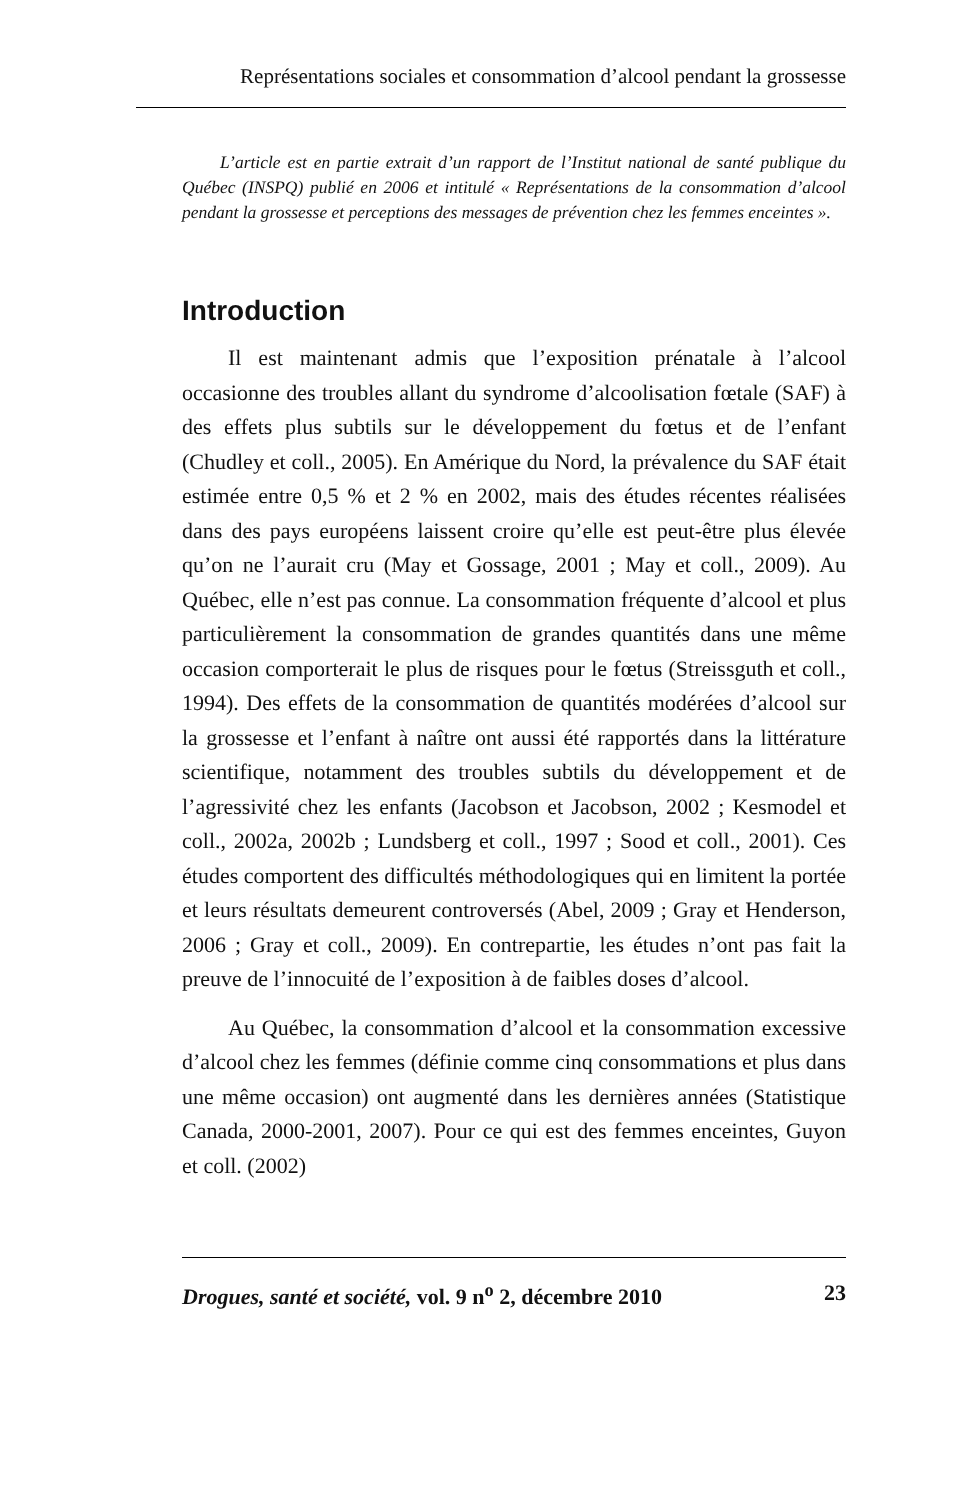Représentations sociales et consommation d’alcool pendant la grossesse
L’article est en partie extrait d’un rapport de l’Institut national de santé publique du Québec (INSPQ) publié en 2006 et intitulé « Représentations de la consommation d’alcool pendant la grossesse et perceptions des messages de prévention chez les femmes enceintes ».
Introduction
Il est maintenant admis que l’exposition prénatale à l’alcool occasionne des troubles allant du syndrome d’alcoolisation fœtale (SAF) à des effets plus subtils sur le développement du fœtus et de l’enfant (Chudley et coll., 2005). En Amérique du Nord, la prévalence du SAF était estimée entre 0,5 % et 2 % en 2002, mais des études récentes réalisées dans des pays européens laissent croire qu’elle est peut-être plus élevée qu’on ne l’aurait cru (May et Gossage, 2001 ; May et coll., 2009). Au Québec, elle n’est pas connue. La consommation fréquente d’alcool et plus particulièrement la consommation de grandes quantités dans une même occasion comporterait le plus de risques pour le fœtus (Streissguth et coll., 1994). Des effets de la consommation de quantités modérées d’alcool sur la grossesse et l’enfant à naître ont aussi été rapportés dans la littérature scientifique, notamment des troubles subtils du développement et de l’agressivité chez les enfants (Jacobson et Jacobson, 2002 ; Kesmodel et coll., 2002a, 2002b ; Lundsberg et coll., 1997 ; Sood et coll., 2001). Ces études comportent des difficultés méthodologiques qui en limitent la portée et leurs résultats demeurent controversés (Abel, 2009 ; Gray et Henderson, 2006 ; Gray et coll., 2009). En contrepartie, les études n’ont pas fait la preuve de l’innocuité de l’exposition à de faibles doses d’alcool.
Au Québec, la consommation d’alcool et la consommation excessive d’alcool chez les femmes (définie comme cinq consommations et plus dans une même occasion) ont augmenté dans les dernières années (Statistique Canada, 2000-2001, 2007). Pour ce qui est des femmes enceintes, Guyon et coll. (2002)
Drogues, santé et société, vol. 9 n<sup>o</sup> 2, décembre 2010 23